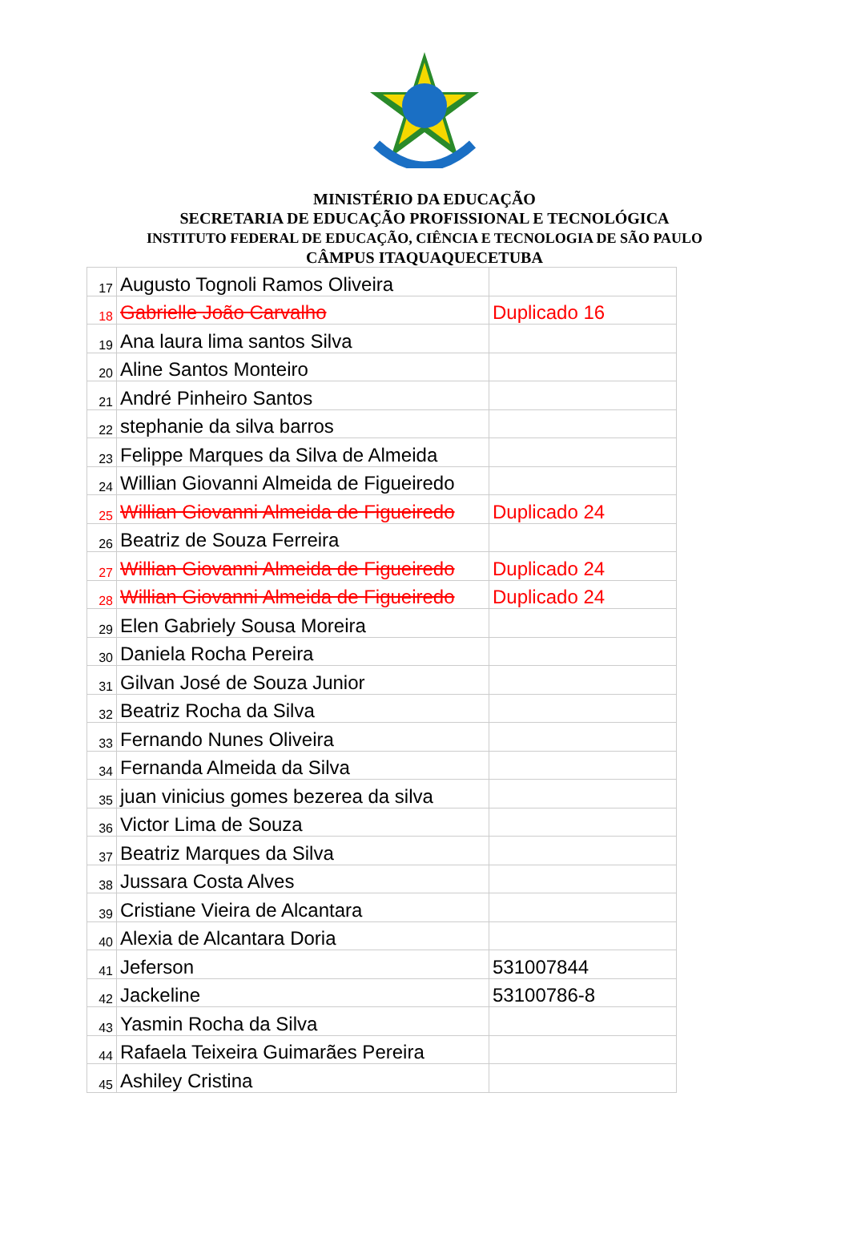MINISTÉRIO DA EDUCAÇÃO
SECRETARIA DE EDUCAÇÃO PROFISSIONAL E TECNOLÓGICA
INSTITUTO FEDERAL DE EDUCAÇÃO, CIÊNCIA E TECNOLOGIA DE SÃO PAULO
CÂMPUS ITAQUAQUECETUBA
| 17 | Augusto Tognoli Ramos Oliveira | |
| 18 | Gabrielle João Carvalho | Duplicado 16 |
| 19 | Ana laura lima santos Silva | |
| 20 | Aline Santos Monteiro | |
| 21 | André Pinheiro Santos | |
| 22 | stephanie da silva barros | |
| 23 | Felippe Marques da Silva de Almeida | |
| 24 | Willian Giovanni Almeida de Figueiredo | |
| 25 | Willian Giovanni Almeida de Figueiredo | Duplicado 24 |
| 26 | Beatriz de Souza Ferreira | |
| 27 | Willian Giovanni Almeida de Figueiredo | Duplicado 24 |
| 28 | Willian Giovanni Almeida de Figueiredo | Duplicado 24 |
| 29 | Elen Gabriely Sousa Moreira | |
| 30 | Daniela Rocha Pereira | |
| 31 | Gilvan José de Souza Junior | |
| 32 | Beatriz Rocha da Silva | |
| 33 | Fernando Nunes Oliveira | |
| 34 | Fernanda Almeida da Silva | |
| 35 | juan vinicius gomes bezerea da silva | |
| 36 | Victor Lima de Souza | |
| 37 | Beatriz Marques da Silva | |
| 38 | Jussara Costa Alves | |
| 39 | Cristiane Vieira de Alcantara | |
| 40 | Alexia de Alcantara Doria | |
| 41 | Jeferson | 531007844 |
| 42 | Jackeline | 53100786-8 |
| 43 | Yasmin Rocha da Silva | |
| 44 | Rafaela Teixeira Guimarães Pereira | |
| 45 | Ashiley Cristina | |